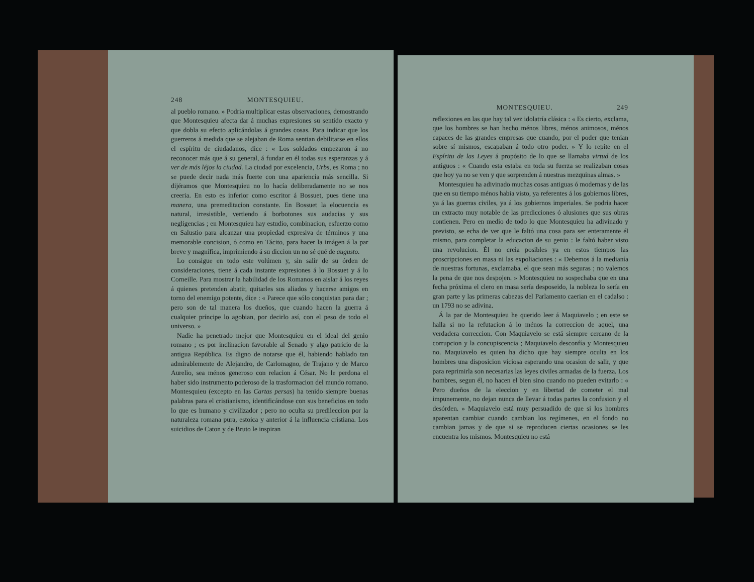248 MONTESQUIEU.
al pueblo romano. » Podria multiplicar estas observaciones, demostrando que Montesquieu afecta dar á muchas expresiones su sentido exacto y que dobla su efecto aplicándolas á grandes cosas. Para indicar que los guerreros á medida que se alejaban de Roma sentian debilitarse en ellos el espíritu de ciudadanos, dice : « Los soldados empezaron á no reconocer más que á su general, á fundar en él todas sus esperanzas y á ver de más léjos la ciudad. La ciudad por excelencia, Urbs, es Roma ; no se puede decir nada más fuerte con una apariencia más sencilla. Si dijéramos que Montesquieu no lo hacía deliberadamente no se nos creeria. En esto es inferior como escritor á Bossuet, pues tiene una manera, una premeditacion constante. En Bossuet la elocuencia es natural, irresistible, vertiendo á borbotones sus audacias y sus negligencias ; en Montesquieu hay estudio, combinacion, esfuerzo como en Salustio para alcanzar una propiedad expresiva de términos y una memorable concision, ó como en Tácito, para hacer la imágen á la par breve y magnífica, imprimiendo á su diccion un no sé qué de augusto.
Lo consigue en todo este volúmen y, sin salir de su órden de consideraciones, tiene á cada instante expresiones á lo Bossuet y á lo Corneille. Para mostrar la habilidad de los Romanos en aislar á los reyes á quienes pretenden abatir, quitarles sus aliados y hacerse amigos en torno del enemigo potente, dice : « Parece que sólo conquistan para dar ; pero son de tal manera los dueños, que cuando hacen la guerra á cualquier príncipe lo agobian, por decirlo así, con el peso de todo el universo. »
Nadie ha penetrado mejor que Montesquieu en el ideal del genio romano ; es por inclinacion favorable al Senado y algo patricio de la antigua República. Es digno de notarse que él, habiendo hablado tan admirablemente de Alejandro, de Carlomagno, de Trajano y de Marco Aurelio, sea ménos generoso con relacion á César. No le perdona el haber sido instrumento poderoso de la trasformacion del mundo romano. Montesquieu (excepto en las Cartas persas) ha tenido siempre buenas palabras para el cristianismo, identificándose con sus beneficios en todo lo que es humano y civilizador ; pero no oculta su predileccion por la naturaleza romana pura, estoica y anterior á la influencia cristiana. Los suicidios de Caton y de Bruto le inspiran
MONTESQUIEU. 249
reflexiones en las que hay tal vez idolatría clásica : « Es cierto, exclama, que los hombres se han hecho ménos libres, ménos animosos, ménos capaces de las grandes empresas que cuando, por el poder que tenian sobre sí mismos, escapaban á todo otro poder. » Y lo repite en el Espíritu de las Leyes á propósito de lo que se llamaba virtud de los antiguos : « Cuando esta estaba en toda su fuerza se realizaban cosas que hoy ya no se ven y que sorprenden á nuestras mezquinas almas. »
Montesquieu ha adivinado muchas cosas antiguas ó modernas y de las que en su tiempo ménos habia visto, ya referentes á los gobiernos libres, ya á las guerras civiles, ya á los gobiernos imperiales. Se podria hacer un extracto muy notable de las predicciones ó alusiones que sus obras contienen. Pero en medio de todo lo que Montesquieu ha adivinado y previsto, se echa de ver que le faltó una cosa para ser enteramente él mismo, para completar la educacion de su genio : le faltó haber visto una revolucion. Él no creia posibles ya en estos tiempos las proscripciones en masa ni las expoliaciones : « Debemos á la medianía de nuestras fortunas, exclamaba, el que sean más seguras ; no valemos la pena de que nos despojen. » Montesquieu no sospechaba que en una fecha próxima el clero en masa sería desposeido, la nobleza lo sería en gran parte y las primeras cabezas del Parlamento caerian en el cadalso : un 1793 no se adivina.
Á la par de Montesquieu he querido leer á Maquiavelo ; en este se halla si no la refutacion á lo ménos la correccion de aquel, una verdadera correccion. Con Maquiavelo se está siempre cercano de la corrupcion y la concupiscencia ; Maquiavelo desconfía y Montesquieu no. Maquiavelo es quien ha dicho que hay siempre oculta en los hombres una disposicion viciosa esperando una ocasion de salir, y que para reprimirla son necesarias las leyes civiles armadas de la fuerza. Los hombres, segun él, no hacen el bien sino cuando no pueden evitarlo : « Pero dueños de la eleccion y en libertad de cometer el mal impunemente, no dejan nunca de llevar á todas partes la confusion y el desórden. » Maquiavelo está muy persuadido de que si los hombres aparentan cambiar cuando cambian los regímenes, en el fondo no cambian jamas y de que si se reproducen ciertas ocasiones se les encuentra los mismos. Montesquieu no está